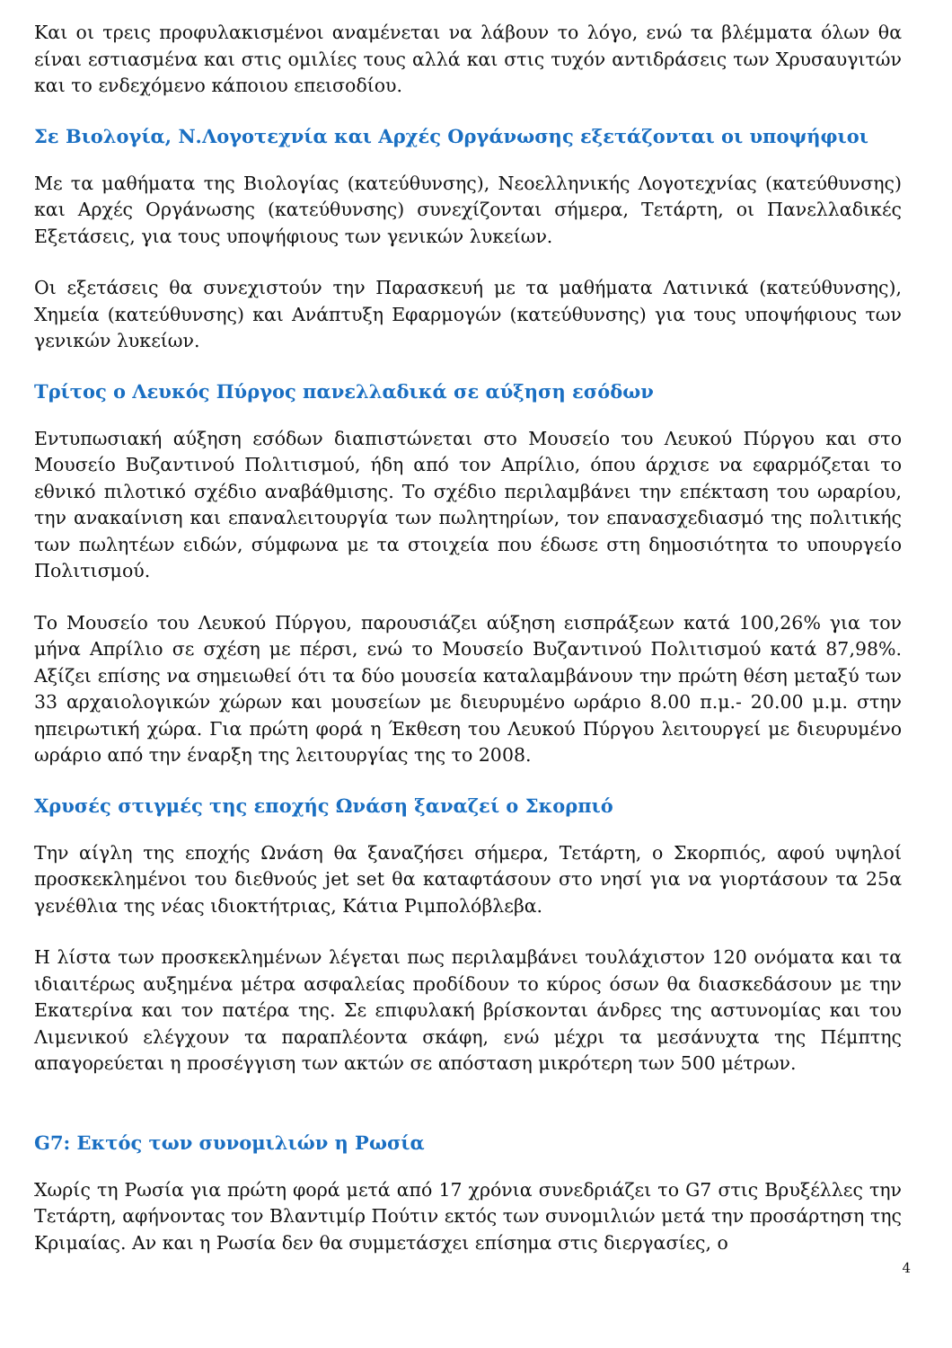Και οι τρεις προφυλακισμένοι αναμένεται να λάβουν το λόγο, ενώ τα βλέμματα όλων θα είναι εστιασμένα και στις ομιλίες τους αλλά και στις τυχόν αντιδράσεις των Χρυσαυγιτών και το ενδεχόμενο κάποιου επεισοδίου.
Σε Βιολογία, Ν.Λογοτεχνία και Αρχές Οργάνωσης εξετάζονται οι υποψήφιοι
Με τα μαθήματα της Βιολογίας (κατεύθυνσης), Νεοελληνικής Λογοτεχνίας (κατεύθυνσης) και Αρχές Οργάνωσης (κατεύθυνσης) συνεχίζονται σήμερα, Τετάρτη, οι Πανελλαδικές Εξετάσεις, για τους υποψήφιους των γενικών λυκείων.
Οι εξετάσεις θα συνεχιστούν την Παρασκευή με τα μαθήματα Λατινικά (κατεύθυνσης), Χημεία (κατεύθυνσης) και Ανάπτυξη Εφαρμογών (κατεύθυνσης) για τους υποψήφιους των γενικών λυκείων.
Τρίτος ο Λευκός Πύργος πανελλαδικά σε αύξηση εσόδων
Εντυπωσιακή αύξηση εσόδων διαπιστώνεται στο Μουσείο του Λευκού Πύργου και στο Μουσείο Βυζαντινού Πολιτισμού, ήδη από τον Απρίλιο, όπου άρχισε να εφαρμόζεται το εθνικό πιλοτικό σχέδιο αναβάθμισης. Το σχέδιο περιλαμβάνει την επέκταση του ωραρίου, την ανακαίνιση και επαναλειτουργία των πωλητηρίων, τον επανασχεδιασμό της πολιτικής των πωλητέων ειδών, σύμφωνα με τα στοιχεία που έδωσε στη δημοσιότητα το υπουργείο Πολιτισμού.
Το Μουσείο του Λευκού Πύργου, παρουσιάζει αύξηση εισπράξεων κατά 100,26% για τον μήνα Απρίλιο σε σχέση με πέρσι, ενώ το Μουσείο Βυζαντινού Πολιτισμού κατά 87,98%. Αξίζει επίσης να σημειωθεί ότι τα δύο μουσεία καταλαμβάνουν την πρώτη θέση μεταξύ των 33 αρχαιολογικών χώρων και μουσείων με διευρυμένο ωράριο 8.00 π.μ.- 20.00 μ.μ. στην ηπειρωτική χώρα. Για πρώτη φορά η Έκθεση του Λευκού Πύργου λειτουργεί με διευρυμένο ωράριο από την έναρξη της λειτουργίας της το 2008.
Χρυσές στιγμές της εποχής Ωνάση ξαναζεί ο Σκορπιό
Την αίγλη της εποχής Ωνάση θα ξαναζήσει σήμερα, Τετάρτη, ο Σκορπιός, αφού υψηλοί προσκεκλημένοι του διεθνούς jet set θα καταφτάσουν στο νησί για να γιορτάσουν τα 25α γενέθλια της νέας ιδιοκτήτριας, Κάτια Ριμπολόβλεβα.
Η λίστα των προσκεκλημένων λέγεται πως περιλαμβάνει τουλάχιστον 120 ονόματα και τα ιδιαιτέρως αυξημένα μέτρα ασφαλείας προδίδουν το κύρος όσων θα διασκεδάσουν με την Εκατερίνα και τον πατέρα της. Σε επιφυλακή βρίσκονται άνδρες της αστυνομίας και του Λιμενικού ελέγχουν τα παραπλέοντα σκάφη, ενώ μέχρι τα μεσάνυχτα της Πέμπτης απαγορεύεται η προσέγγιση των ακτών σε απόσταση μικρότερη των 500 μέτρων.
G7: Εκτός των συνομιλιών η Ρωσία
Χωρίς τη Ρωσία για πρώτη φορά μετά από 17 χρόνια συνεδριάζει το G7 στις Βρυξέλλες την Τετάρτη, αφήνοντας τον Βλαντιμίρ Πούτιν εκτός των συνομιλιών μετά την προσάρτηση της Κριμαίας. Αν και η Ρωσία δεν θα συμμετάσχει επίσημα στις διεργασίες, ο
4